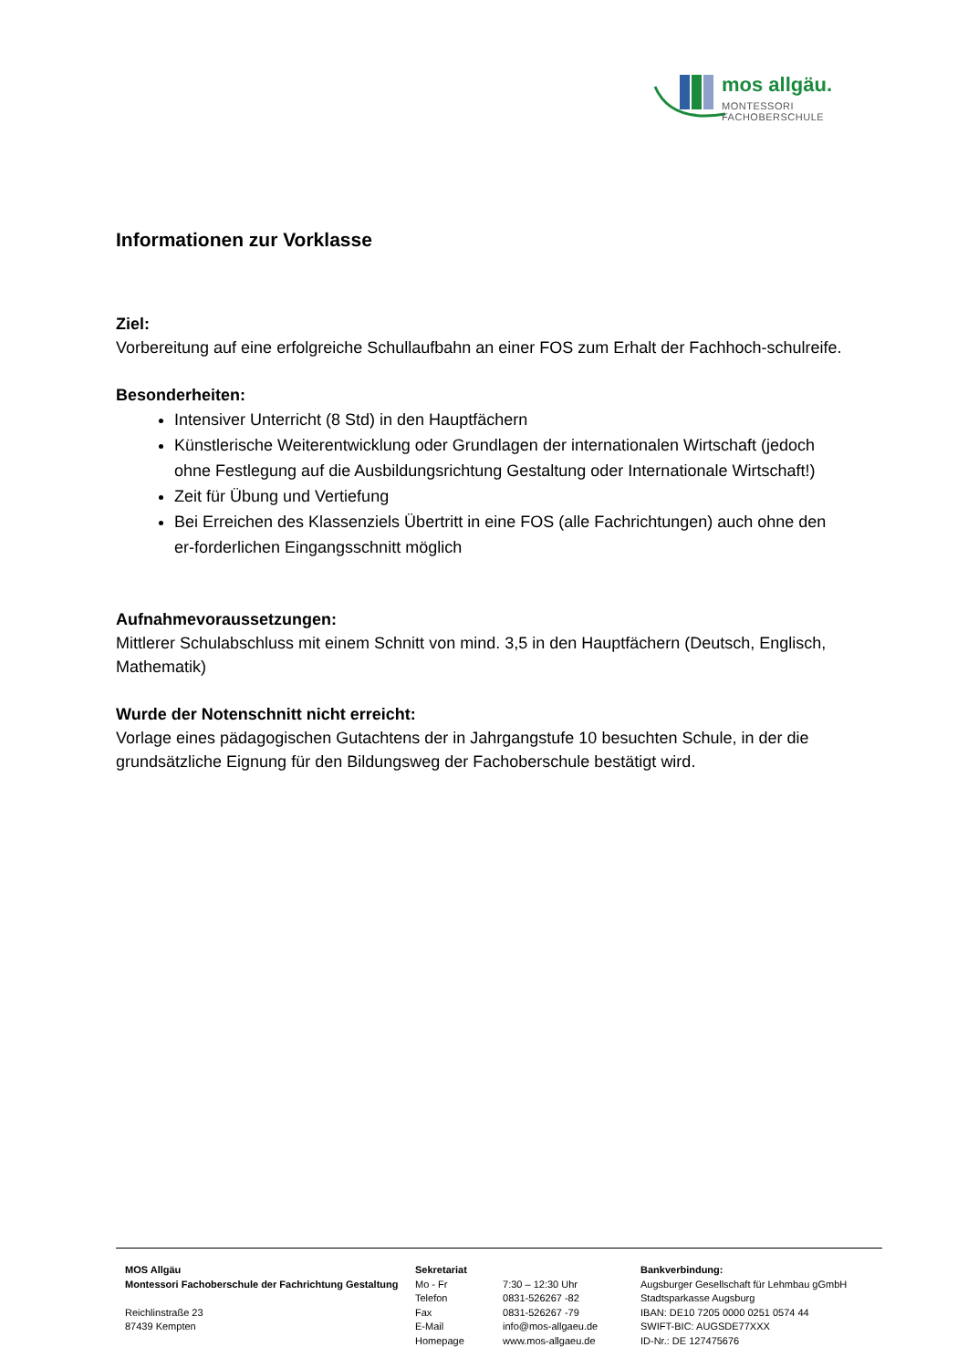mos allgäu.
MONTESSORI FACHOBERSCHULE
Informationen zur Vorklasse
Ziel:
Vorbereitung auf eine erfolgreiche Schullaufbahn an einer FOS zum Erhalt der Fachhoch-schulreife.
Besonderheiten:
Intensiver Unterricht (8 Std) in den Hauptfächern
Künstlerische Weiterentwicklung oder Grundlagen der internationalen Wirtschaft (jedoch ohne Festlegung auf die Ausbildungsrichtung Gestaltung oder Internationale Wirtschaft!)
Zeit für Übung und Vertiefung
Bei Erreichen des Klassenziels Übertritt in eine FOS (alle Fachrichtungen) auch ohne den er-forderlichen Eingangsschnitt möglich
Aufnahmevoraussetzungen:
Mittlerer Schulabschluss mit einem Schnitt von mind. 3,5 in den Hauptfächern (Deutsch, Englisch, Mathematik)
Wurde der Notenschnitt nicht erreicht:
Vorlage eines pädagogischen Gutachtens der in Jahrgangstufe 10 besuchten Schule, in der die grundsätzliche Eignung für den Bildungsweg der Fachoberschule bestätigt wird.
MOS Allgäu
Montessori Fachoberschule der Fachrichtung Gestaltung
Reichlinstraße 23
87439 Kempten
Sekretariat
Mo - Fr 7:30 – 12:30 Uhr
Telefon 0831-526267 -82
Fax 0831-526267 -79
E-Mail info@mos-allgaeu.de
Homepage www.mos-allgaeu.de
Bankverbindung:
Augsburger Gesellschaft für Lehmbau gGmbH
Stadtsparkasse Augsburg
IBAN: DE10 7205 0000 0251 0574 44
SWIFT-BIC: AUGSDE77XXX
ID-Nr.: DE 127475676